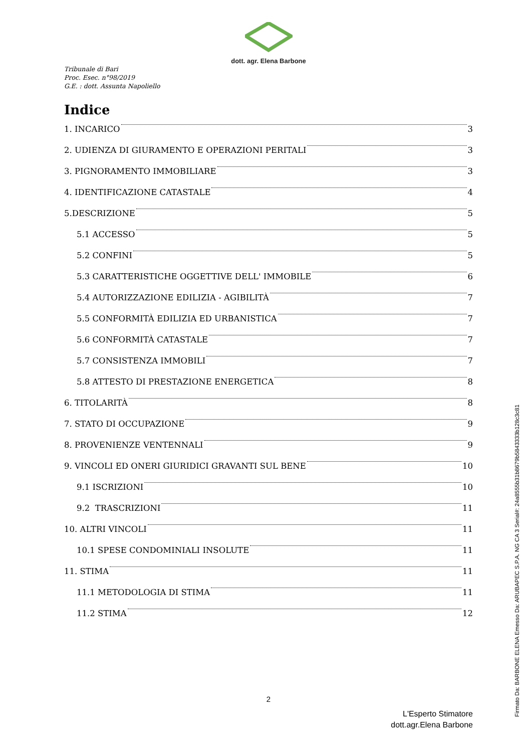dott. agr. Elena Barbone
Tribunale di Bari
Proc. Esec. n°98/2019
G.E. : dott. Assunta Napoliello
Indice
1. INCARICO 3
2. UDIENZA DI GIURAMENTO E OPERAZIONI PERITALI 3
3. PIGNORAMENTO IMMOBILIARE 3
4. IDENTIFICAZIONE CATASTALE 4
5.DESCRIZIONE 5
5.1 ACCESSO 5
5.2 CONFINI 5
5.3 CARATTERISTICHE OGGETTIVE DELL' IMMOBILE 6
5.4 AUTORIZZAZIONE EDILIZIA - AGIBILITÀ 7
5.5 CONFORMITÀ EDILIZIA ED URBANISTICA 7
5.6 CONFORMITÀ CATASTALE 7
5.7 CONSISTENZA IMMOBILI 7
5.8 ATTESTO DI PRESTAZIONE ENERGETICA 8
6. TITOLARITÀ 8
7. STATO DI OCCUPAZIONE 9
8. PROVENIENZE VENTENNALI 9
9. VINCOLI ED ONERI GIURIDICI GRAVANTI SUL BENE 10
9.1 ISCRIZIONI 10
9.2 TRASCRIZIONI 11
10. ALTRI VINCOLI 11
10.1 SPESE CONDOMINIALI INSOLUTE 11
11. STIMA 11
11.1 METODOLOGIA DI STIMA 11
11.2 STIMA 12
2
L'Esperto Stimatore
dott.agr.Elena Barbone
Firmato Da: BARBONE ELENA Emesso Da: ARUBAPEC S.P.A. NG CA 3 Serial#: 24a8555b31b8679b5843333b128c3c81